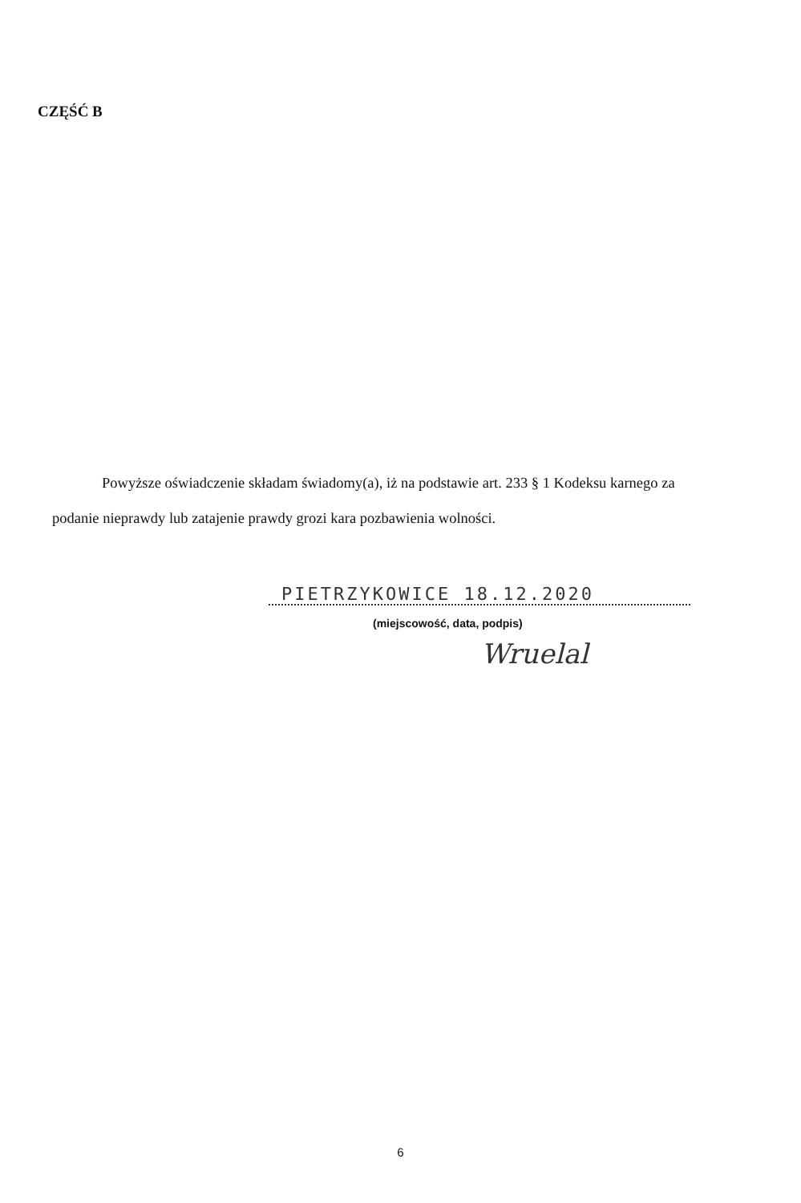CZĘŚĆ B
Powyższe oświadczenie składam świadomy(a), iż na podstawie art. 233 § 1 Kodeksu karnego za podanie nieprawdy lub zatajenie prawdy grozi kara pozbawienia wolności.
PIETRZYKOWICE 18.12.2020
(miejscowość, data, podpis)
Wruelal
6